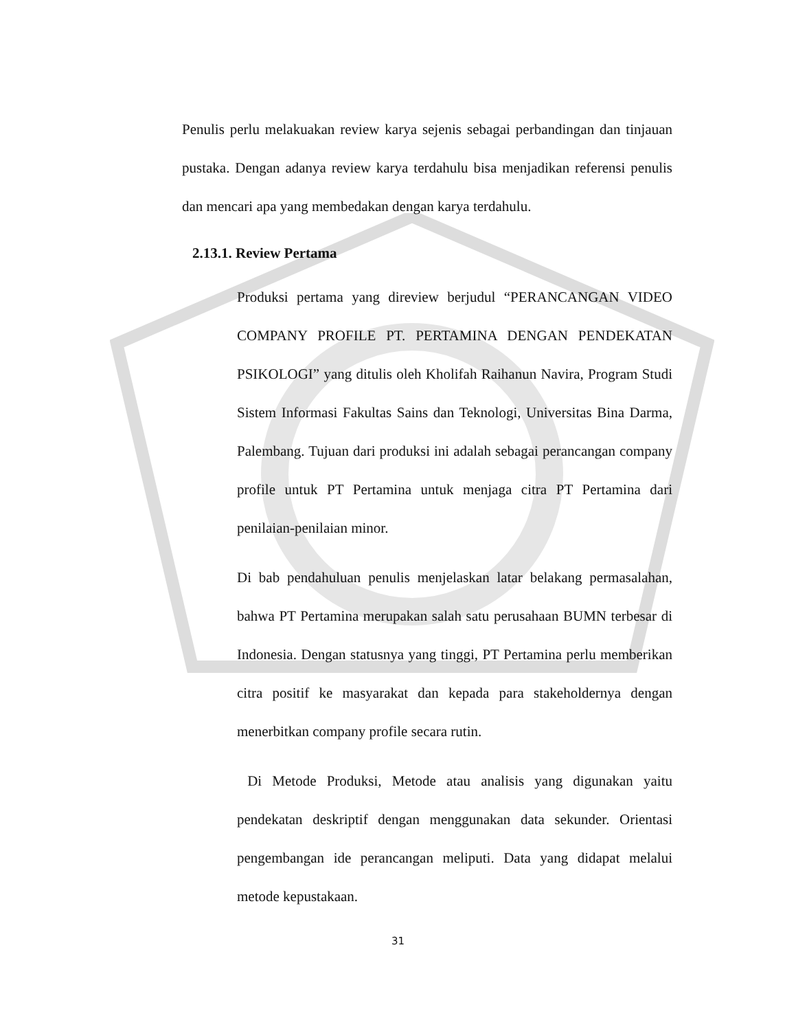Penulis perlu melakuakan review karya sejenis sebagai perbandingan dan tinjauan pustaka. Dengan adanya review karya terdahulu bisa menjadikan referensi penulis dan mencari apa yang membedakan dengan karya terdahulu.
2.13.1. Review Pertama
Produksi pertama yang direview berjudul “PERANCANGAN VIDEO COMPANY PROFILE PT. PERTAMINA DENGAN PENDEKATAN PSIKOLOGI” yang ditulis oleh Kholifah Raihanun Navira, Program Studi Sistem Informasi Fakultas Sains dan Teknologi, Universitas Bina Darma, Palembang. Tujuan dari produksi ini adalah sebagai perancangan company profile untuk PT Pertamina untuk menjaga citra PT Pertamina dari penilaian-penilaian minor.
Di bab pendahuluan penulis menjelaskan latar belakang permasalahan, bahwa PT Pertamina merupakan salah satu perusahaan BUMN terbesar di Indonesia. Dengan statusnya yang tinggi, PT Pertamina perlu memberikan citra positif ke masyarakat dan kepada para stakeholdernya dengan menerbitkan company profile secara rutin.
Di Metode Produksi, Metode atau analisis yang digunakan yaitu pendekatan deskriptif dengan menggunakan data sekunder. Orientasi pengembangan ide perancangan meliputi. Data yang didapat melalui metode kepustakaan.
31